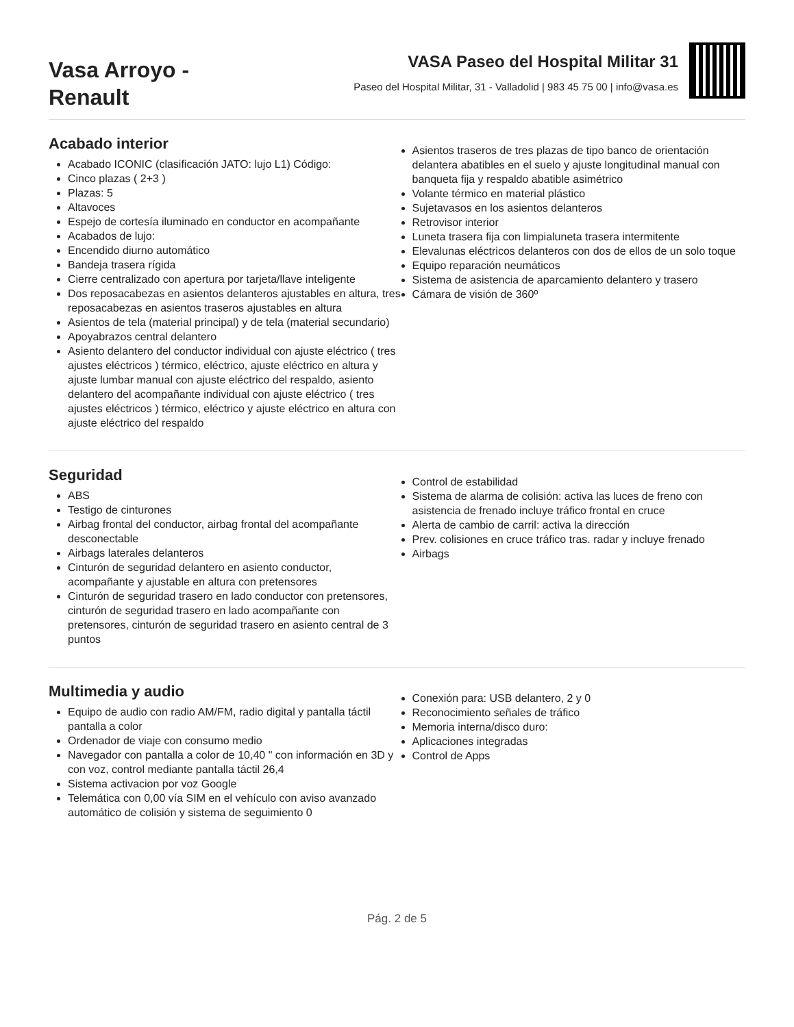Vasa Arroyo -
Renault
VASA Paseo del Hospital Militar 31
Paseo del Hospital Militar, 31 - Valladolid | 983 45 75 00 | info@vasa.es
Acabado interior
Acabado ICONIC (clasificación JATO: lujo L1) Código:
Cinco plazas ( 2+3 )
Plazas: 5
Altavoces
Espejo de cortesía iluminado en conductor en acompañante
Acabados de lujo:
Encendido diurno automático
Bandeja trasera rígida
Cierre centralizado con apertura por tarjeta/llave inteligente
Dos reposacabezas en asientos delanteros ajustables en altura, tres reposacabezas en asientos traseros ajustables en altura
Asientos de tela (material principal) y de tela (material secundario)
Apoyabrazos central delantero
Asiento delantero del conductor individual con ajuste eléctrico ( tres ajustes eléctricos ) térmico, eléctrico, ajuste eléctrico en altura y ajuste lumbar manual con ajuste eléctrico del respaldo, asiento delantero del acompañante individual con ajuste eléctrico ( tres ajustes eléctricos ) térmico, eléctrico y ajuste eléctrico en altura con ajuste eléctrico del respaldo
Asientos traseros de tres plazas de tipo banco de orientación delantera abatibles en el suelo y ajuste longitudinal manual con banqueta fija y respaldo abatible asimétrico
Volante térmico en material plástico
Sujetavasos en los asientos delanteros
Retrovisor interior
Luneta trasera fija con limpialuneta trasera intermitente
Elevalunas eléctricos delanteros con dos de ellos de un solo toque
Equipo reparación neumáticos
Sistema de asistencia de aparcamiento delantero y trasero
Cámara de visión de 360º
Seguridad
ABS
Testigo de cinturones
Airbag frontal del conductor, airbag frontal del acompañante desconectable
Airbags laterales delanteros
Cinturón de seguridad delantero en asiento conductor, acompañante y ajustable en altura con pretensores
Cinturón de seguridad trasero en lado conductor con pretensores, cinturón de seguridad trasero en lado acompañante con pretensores, cinturón de seguridad trasero en asiento central de 3 puntos
Control de estabilidad
Sistema de alarma de colisión: activa las luces de freno con asistencia de frenado incluye tráfico frontal en cruce
Alerta de cambio de carril: activa la dirección
Prev. colisiones en cruce tráfico tras. radar y incluye frenado
Airbags
Multimedia y audio
Equipo de audio con radio AM/FM, radio digital y pantalla táctil pantalla a color
Ordenador de viaje con consumo medio
Navegador con pantalla a color de 10,40 " con información en 3D y con voz, control mediante pantalla táctil 26,4
Sistema activacion por voz Google
Telemática con 0,00 vía SIM en el vehículo con aviso avanzado automático de colisión y sistema de seguimiento 0
Conexión para: USB delantero, 2 y 0
Reconocimiento señales de tráfico
Memoria interna/disco duro:
Aplicaciones integradas
Control de Apps
Pág. 2 de 5